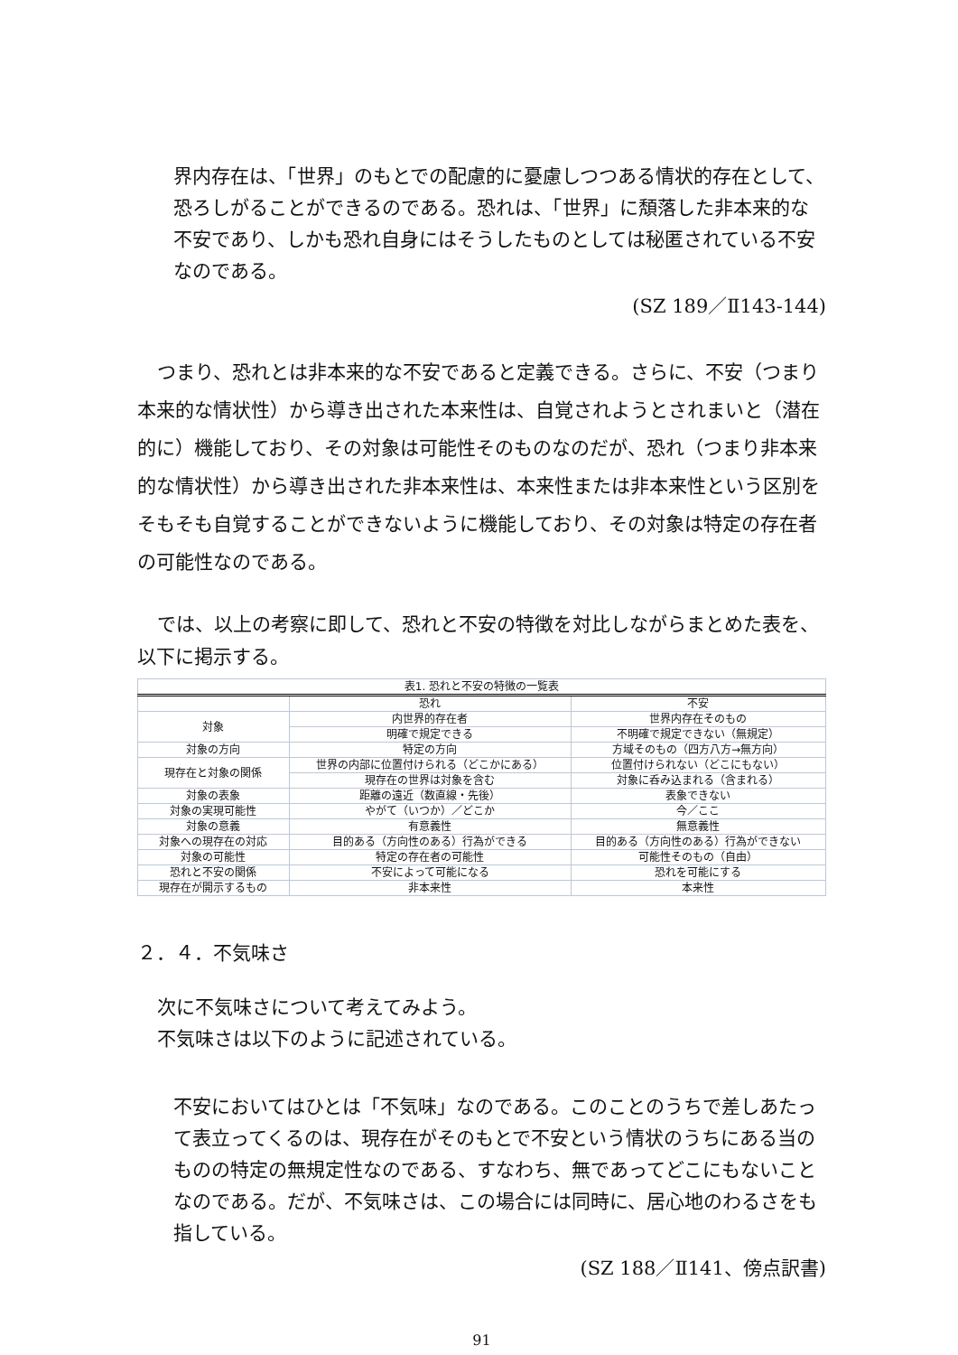界内存在は、「世界」のもとでの配慮的に憂慮しつつある情状的存在として、恐ろしがることができるのである。恐れは、「世界」に頽落した非本来的な不安であり、しかも恐れ自身にはそうしたものとしては秘匿されている不安なのである。
(SZ 189／Ⅱ143-144)
つまり、恐れとは非本来的な不安であると定義できる。さらに、不安（つまり本来的な情状性）から導き出された本来性は、自覚されようとされまいと（潜在的に）機能しており、その対象は可能性そのものなのだが、恐れ（つまり非本来的な情状性）から導き出された非本来性は、本来性または非本来性という区別をそもそも自覚することができないように機能しており、その対象は特定の存在者の可能性なのである。
では、以上の考察に即して、恐れと不安の特徴を対比しながらまとめた表を、以下に掲示する。
| 表1. 恐れと不安の特徴の一覧表 | | |
| --- | --- | --- |
| | 恐れ | 不安 |
| 対象 | 内世界的存在者 | 世界内存在そのもの |
| | 明確で規定できる | 不明確で規定できない（無規定） |
| 対象の方向 | 特定の方向 | 方域そのもの（四方八方→無方向） |
| 現存在と対象の関係 | 世界の内部に位置付けられる（どこかにある） | 位置付けられない（どこにもない） |
| | 現存在の世界は対象を含む | 対象に呑み込まれる（含まれる） |
| 対象の表象 | 距離の遠近（数直線・先後） | 表象できない |
| 対象の実現可能性 | やがて（いつか）／どこか | 今／ここ |
| 対象の意義 | 有意義性 | 無意義性 |
| 対象への現存在の対応 | 目的ある（方向性のある）行為ができる | 目的ある（方向性のある）行為ができない |
| 対象の可能性 | 特定の存在者の可能性 | 可能性そのもの（自由） |
| 恐れと不安の関係 | 不安によって可能になる | 恐れを可能にする |
| 現存在が開示するもの | 非本来性 | 本来性 |
２．４．不気味さ
次に不気味さについて考えてみよう。
不気味さは以下のように記述されている。
不安においてはひとは「不気味」なのである。このことのうちで差しあたって表立ってくるのは、現存在がそのもとで不安という情状のうちにある当のものの特定の無規定性なのである、すなわち、無であってどこにもないことなのである。だが、不気味さは、この場合には同時に、居心地のわるさをも指している。
(SZ 188／Ⅱ141、傍点訳書)
91